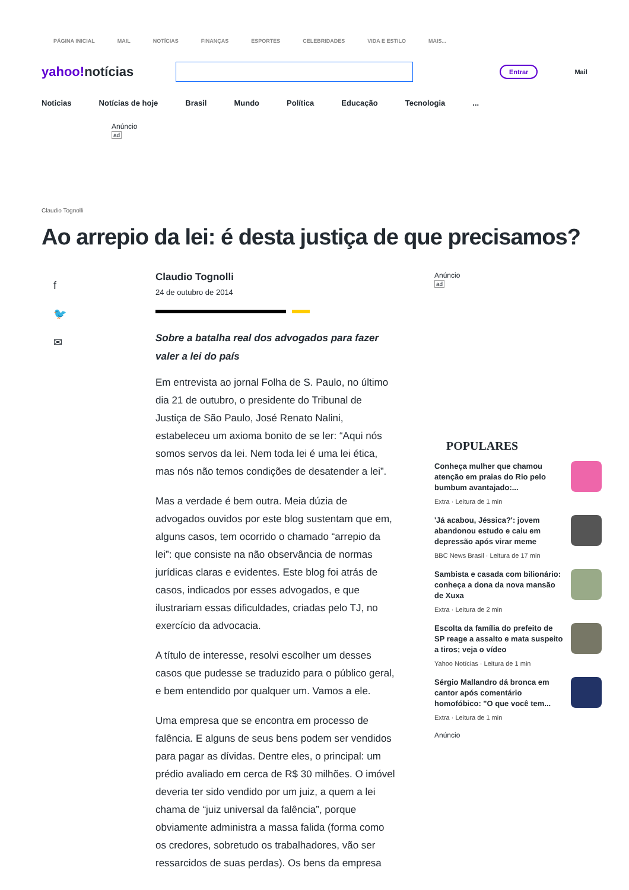PÁGINA INICIAL MAIL NOTÍCIAS FINANÇAS ESPORTES CELEBRIDADES VIDA E ESTILO MAIS...
yahoo!notícias
Entrar
Mail
Noticias Notícias de hoje Brasil Mundo Política Educação Tecnologia...
Anúncio
ad
Claudio Tognolli
Ao arrepio da lei: é desta justiça de que precisamos?
f
🐦
✉
Claudio Tognolli
24 de outubro de 2014
Sobre a batalha real dos advogados para fazer valer a lei do país
Em entrevista ao jornal Folha de S. Paulo, no último dia 21 de outubro, o presidente do Tribunal de Justiça de São Paulo, José Renato Nalini, estabeleceu um axioma bonito de se ler: “Aqui nós somos servos da lei. Nem toda lei é uma lei ética, mas nós não temos condições de desatender a lei”.
Mas a verdade é bem outra. Meia dúzia de advogados ouvidos por este blog sustentam que em, alguns casos, tem ocorrido o chamado “arrepio da lei”: que consiste na não observância de normas jurídicas claras e evidentes. Este blog foi atrás de casos, indicados por esses advogados, e que ilustrariam essas dificuldades, criadas pelo TJ, no exercício da advocacia.
A título de interesse, resolvi escolher um desses casos que pudesse se traduzido para o público geral, e bem entendido por qualquer um. Vamos a ele.
Uma empresa que se encontra em processo de falência. E alguns de seus bens podem ser vendidos para pagar as dívidas. Dentre eles, o principal: um prédio avaliado em cerca de R$ 30 milhões. O imóvel deveria ter sido vendido por um juiz, a quem a lei chama de “juiz universal da falência”, porque obviamente administra a massa falida (forma como os credores, sobretudo os trabalhadores, vão ser ressarcidos de suas perdas). Os bens da empresa
Anúncio
ad
POPULARES
Conheça mulher que chamou atenção em praias do Rio pelo bumbum avantajado:...
Extra · Leitura de 1 min
'Já acabou, Jéssica?': jovem abandonou estudo e caiu em depressão após virar meme
BBC News Brasil · Leitura de 17 min
Sambista e casada com bilionário: conheça a dona da nova mansão de Xuxa
Extra · Leitura de 2 min
Escolta da família do prefeito de SP reage a assalto e mata suspeito a tiros; veja o vídeo
Yahoo Notícias · Leitura de 1 min
Sérgio Mallandro dá bronca em cantor após comentário homofóbico: "O que você tem...
Extra · Leitura de 1 min
Anúncio